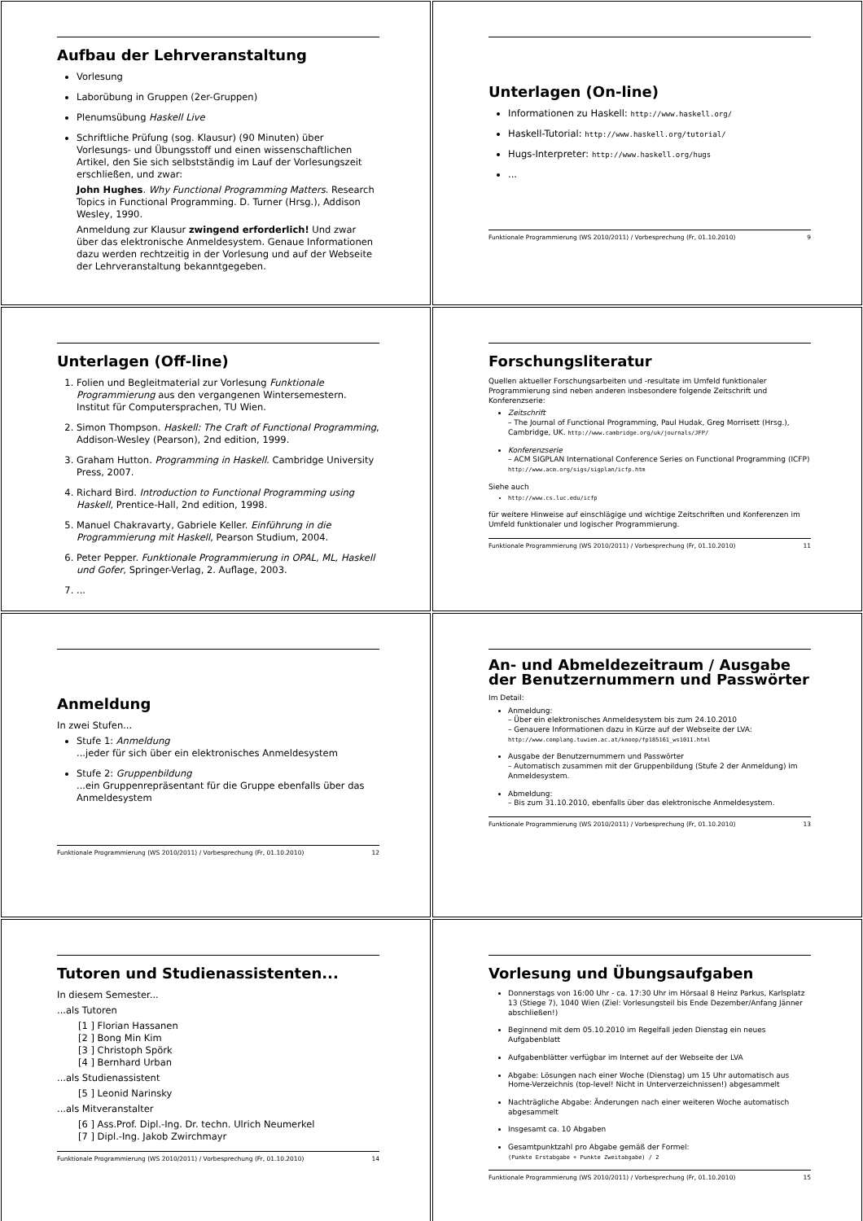Aufbau der Lehrveranstaltung
Vorlesung
Laborübung in Gruppen (2er-Gruppen)
Plenumsübung Haskell Live
Schriftliche Prüfung (sog. Klausur) (90 Minuten) über Vorlesungs- und Übungsstoff und einen wissenschaftlichen Artikel, den Sie sich selbstständig im Lauf der Vorlesungszeit erschließen, und zwar:
John Hughes. Why Functional Programming Matters. Research Topics in Functional Programming. D. Turner (Hrsg.), Addison Wesley, 1990.
Anmeldung zur Klausur zwingend erforderlich! Und zwar über das elektronische Anmeldesystem. Genaue Informationen dazu werden rechtzeitig in der Vorlesung und auf der Webseite der Lehrveranstaltung bekanntgegeben.
Unterlagen (On-line)
Informationen zu Haskell: http://www.haskell.org/
Haskell-Tutorial: http://www.haskell.org/tutorial/
Hugs-Interpreter: http://www.haskell.org/hugs
...
Funktionale Programmierung (WS 2010/2011) / Vorbesprechung (Fr, 01.10.2010) 9
Unterlagen (Off-line)
1. Folien und Begleitmaterial zur Vorlesung Funktionale Programmierung aus den vergangenen Wintersemestern. Institut für Computersprachen, TU Wien.
2. Simon Thompson. Haskell: The Craft of Functional Programming, Addison-Wesley (Pearson), 2nd edition, 1999.
3. Graham Hutton. Programming in Haskell. Cambridge University Press, 2007.
4. Richard Bird. Introduction to Functional Programming using Haskell, Prentice-Hall, 2nd edition, 1998.
5. Manuel Chakravarty, Gabriele Keller. Einführung in die Programmierung mit Haskell, Pearson Studium, 2004.
6. Peter Pepper. Funktionale Programmierung in OPAL, ML, Haskell und Gofer, Springer-Verlag, 2. Auflage, 2003.
7. ...
Forschungsliteratur
Quellen aktueller Forschungsarbeiten und -resultate im Umfeld funktionaler Programmierung sind neben anderen insbesondere folgende Zeitschrift und Konferenzserie:
Zeitschrift
– The Journal of Functional Programming, Paul Hudak, Greg Morrisett (Hrsg.), Cambridge, UK. http://www.cambridge.org/uk/journals/JFP/
Konferenzserie
– ACM SIGPLAN International Conference Series on Functional Programming (ICFP) http://www.acm.org/sigs/sigplan/icfp.htm
Siehe auch
http://www.cs.luc.edu/icfp
für weitere Hinweise auf einschlägige und wichtige Zeitschriften und Konferenzen im Umfeld funktionaler und logischer Programmierung.
Funktionale Programmierung (WS 2010/2011) / Vorbesprechung (Fr, 01.10.2010) 11
Anmeldung
In zwei Stufen...
Stufe 1: Anmeldung
...jeder für sich über ein elektronisches Anmeldesystem
Stufe 2: Gruppenbildung
...ein Gruppenrepräsentant für die Gruppe ebenfalls über das Anmeldesystem
Funktionale Programmierung (WS 2010/2011) / Vorbesprechung (Fr, 01.10.2010) 12
An- und Abmeldezeitraum / Ausgabe der Benutzernummern und Passwörter
Im Detail:
Anmeldung:
– Über ein elektronisches Anmeldesystem bis zum 24.10.2010
– Genauere Informationen dazu in Kürze auf der Webseite der LVA: http://www.complang.tuwien.ac.at/knoop/fp185161_ws1011.html
Ausgabe der Benutzernummern und Passwörter
– Automatisch zusammen mit der Gruppenbildung (Stufe 2 der Anmeldung) im Anmeldesystem.
Abmeldung:
– Bis zum 31.10.2010, ebenfalls über das elektronische Anmeldesystem.
Funktionale Programmierung (WS 2010/2011) / Vorbesprechung (Fr, 01.10.2010) 13
Tutoren und Studienassistenten...
In diesem Semester...
...als Tutoren
[1 ] Florian Hassanen
[2 ] Bong Min Kim
[3 ] Christoph Spörk
[4 ] Bernhard Urban
...als Studienassistent
[5 ] Leonid Narinsky
...als Mitveranstalter
[6 ] Ass.Prof. Dipl.-Ing. Dr. techn. Ulrich Neumerkel
[7 ] Dipl.-Ing. Jakob Zwirchmayr
Funktionale Programmierung (WS 2010/2011) / Vorbesprechung (Fr, 01.10.2010) 14
Vorlesung und Übungsaufgaben
Donnerstags von 16:00 Uhr - ca. 17:30 Uhr im Hörsaal 8 Heinz Parkus, Karlsplatz 13 (Stiege 7), 1040 Wien (Ziel: Vorlesungsteil bis Ende Dezember/Anfang Jänner abschließen!)
Beginnend mit dem 05.10.2010 im Regelfall jeden Dienstag ein neues Aufgabenblatt
Aufgabenblätter verfügbar im Internet auf der Webseite der LVA
Abgabe: Lösungen nach einer Woche (Dienstag) um 15 Uhr automatisch aus Home-Verzeichnis (top-level! Nicht in Unterverzeichnissen!) abgesammelt
Nachträgliche Abgabe: Änderungen nach einer weiteren Woche automatisch abgesammelt
Insgesamt ca. 10 Abgaben
Gesamtpunktzahl pro Abgabe gemäß der Formel:
(Punkte Erstabgabe + Punkte Zweitabgabe) / 2
Funktionale Programmierung (WS 2010/2011) / Vorbesprechung (Fr, 01.10.2010) 15